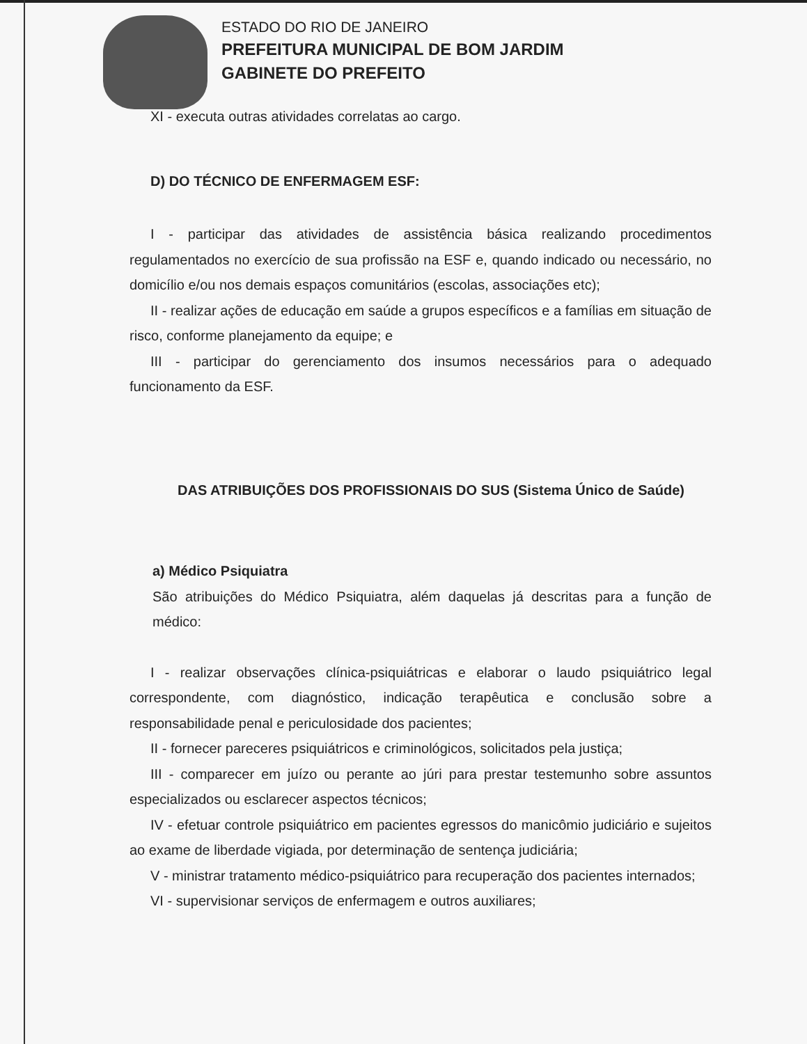ESTADO DO RIO DE JANEIRO
PREFEITURA MUNICIPAL DE BOM JARDIM
GABINETE DO PREFEITO
XI - executa outras atividades correlatas ao cargo.
D) DO TÉCNICO DE ENFERMAGEM ESF:
I - participar das atividades de assistência básica realizando procedimentos regulamentados no exercício de sua profissão na ESF e, quando indicado ou necessário, no domicílio e/ou nos demais espaços comunitários (escolas, associações etc);
II - realizar ações de educação em saúde a grupos específicos e a famílias em situação de risco, conforme planejamento da equipe; e
III - participar do gerenciamento dos insumos necessários para o adequado funcionamento da ESF.
DAS ATRIBUIÇÕES DOS PROFISSIONAIS DO SUS (Sistema Único de Saúde)
a) Médico Psiquiatra
São atribuições do Médico Psiquiatra, além daquelas já descritas para a função de médico:
I - realizar observações clínica-psiquiátricas e elaborar o laudo psiquiátrico legal correspondente, com diagnóstico, indicação terapêutica e conclusão sobre a responsabilidade penal e periculosidade dos pacientes;
II - fornecer pareceres psiquiátricos e criminológicos, solicitados pela justiça;
III - comparecer em juízo ou perante ao júri para prestar testemunho sobre assuntos especializados ou esclarecer aspectos técnicos;
IV - efetuar controle psiquiátrico em pacientes egressos do manicômio judiciário e sujeitos ao exame de liberdade vigiada, por determinação de sentença judiciária;
V - ministrar tratamento médico-psiquiátrico para recuperação dos pacientes internados;
VI - supervisionar serviços de enfermagem e outros auxiliares;